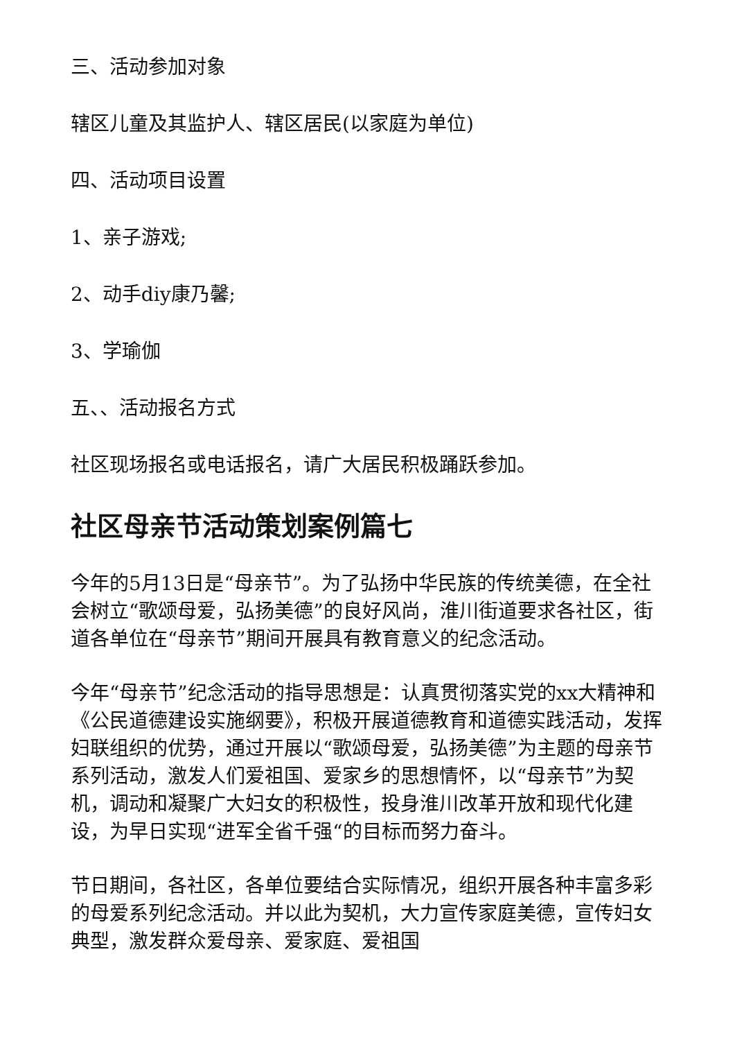三、活动参加对象
辖区儿童及其监护人、辖区居民(以家庭为单位)
四、活动项目设置
1、亲子游戏;
2、动手diy康乃馨;
3、学瑜伽
五、、活动报名方式
社区现场报名或电话报名，请广大居民积极踊跃参加。
社区母亲节活动策划案例篇七
今年的5月13日是“母亲节”。为了弘扬中华民族的传统美德，在全社会树立“歌颂母爱，弘扬美德”的良好风尚，淮川街道要求各社区，街道各单位在“母亲节”期间开展具有教育意义的纪念活动。
今年“母亲节”纪念活动的指导思想是：认真贯彻落实党的xx大精神和《公民道德建设实施纲要》，积极开展道德教育和道德实践活动，发挥妇联组织的优势，通过开展以“歌颂母爱，弘扬美德”为主题的母亲节系列活动，激发人们爱祖国、爱家乡的思想情怀，以“母亲节”为契机，调动和凝聚广大妇女的积极性，投身淮川改革开放和现代化建设，为早日实现“进军全省千强“的目标而努力奋斗。
节日期间，各社区，各单位要结合实际情况，组织开展各种丰富多彩的母爱系列纪念活动。并以此为契机，大力宣传家庭美德，宣传妇女典型，激发群众爱母亲、爱家庭、爱祖国